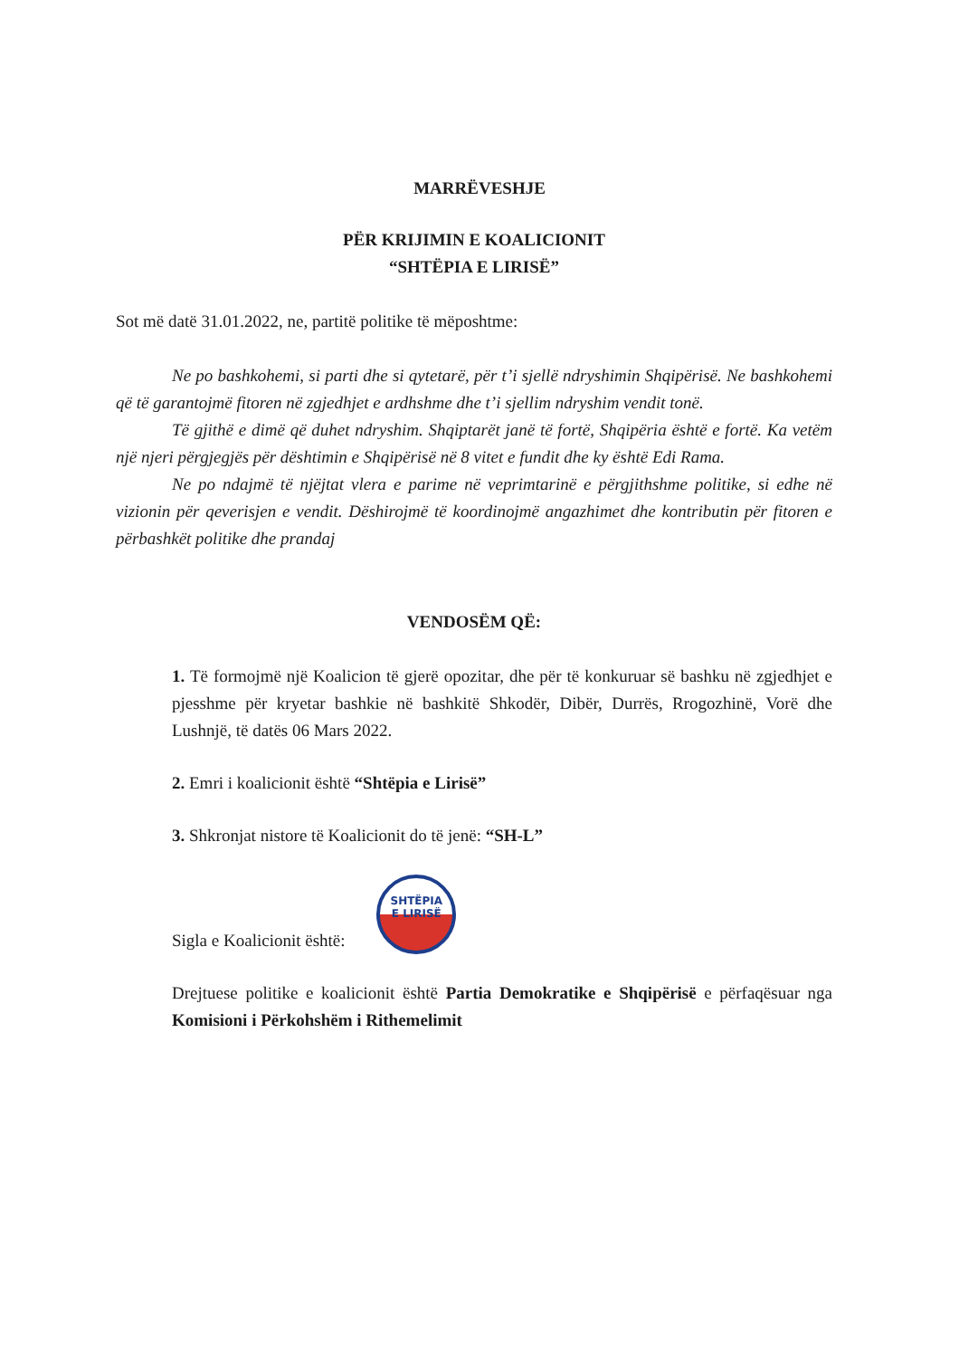MARRËVESHJE
PËR KRIJIMIN E KOALICIONIT
“SHTËPIA E LIRISË”
Sot më datë 31.01.2022, ne, partitë politike të mëposhtme:
Ne po bashkohemi, si parti dhe si qytetarë, për t’i sjellë ndryshimin Shqipërisë. Ne bashkohemi që të garantojmë fitoren në zgjedhjet e ardhshme dhe t’i sjellim ndryshim vendit tonë.
Të gjithë e dimë që duhet ndryshim. Shqiptarët janë të fortë, Shqipëria është e fortë. Ka vetëm një njeri përgjegjës për dështimin e Shqipërisë në 8 vitet e fundit dhe ky është Edi Rama.
Ne po ndajmë të njëjtat vlera e parime në veprimtarinë e përgjithshme politike, si edhe në vizionin për qeverisjen e vendit. Dëshirojmë të koordinojmë angazhimet dhe kontributin për fitoren e përbashkët politike dhe prandaj
VENDOSËM QË:
1. Të formojmë një Koalicion të gjerë opozitar, dhe për të konkuruar së bashku në zgjedhjet e pjesshme për kryetar bashkie në bashkitë Shkodër, Dibër, Durrës, Rrogozhinë, Vorë dhe Lushnjë, të datës 06 Mars 2022.
2. Emri i koalicionit është “Shtëpia e Lirisë”
3. Shkronjat nistore të Koalicionit do të jenë: “SH-L”
Sigla e Koalicionit është: SHTËPIA
E LIRISË
Drejtuese politike e koalicionit është Partia Demokratike e Shqipërisë e përfaqësuar nga Komisioni i Përkohshëm i Rithemelimit